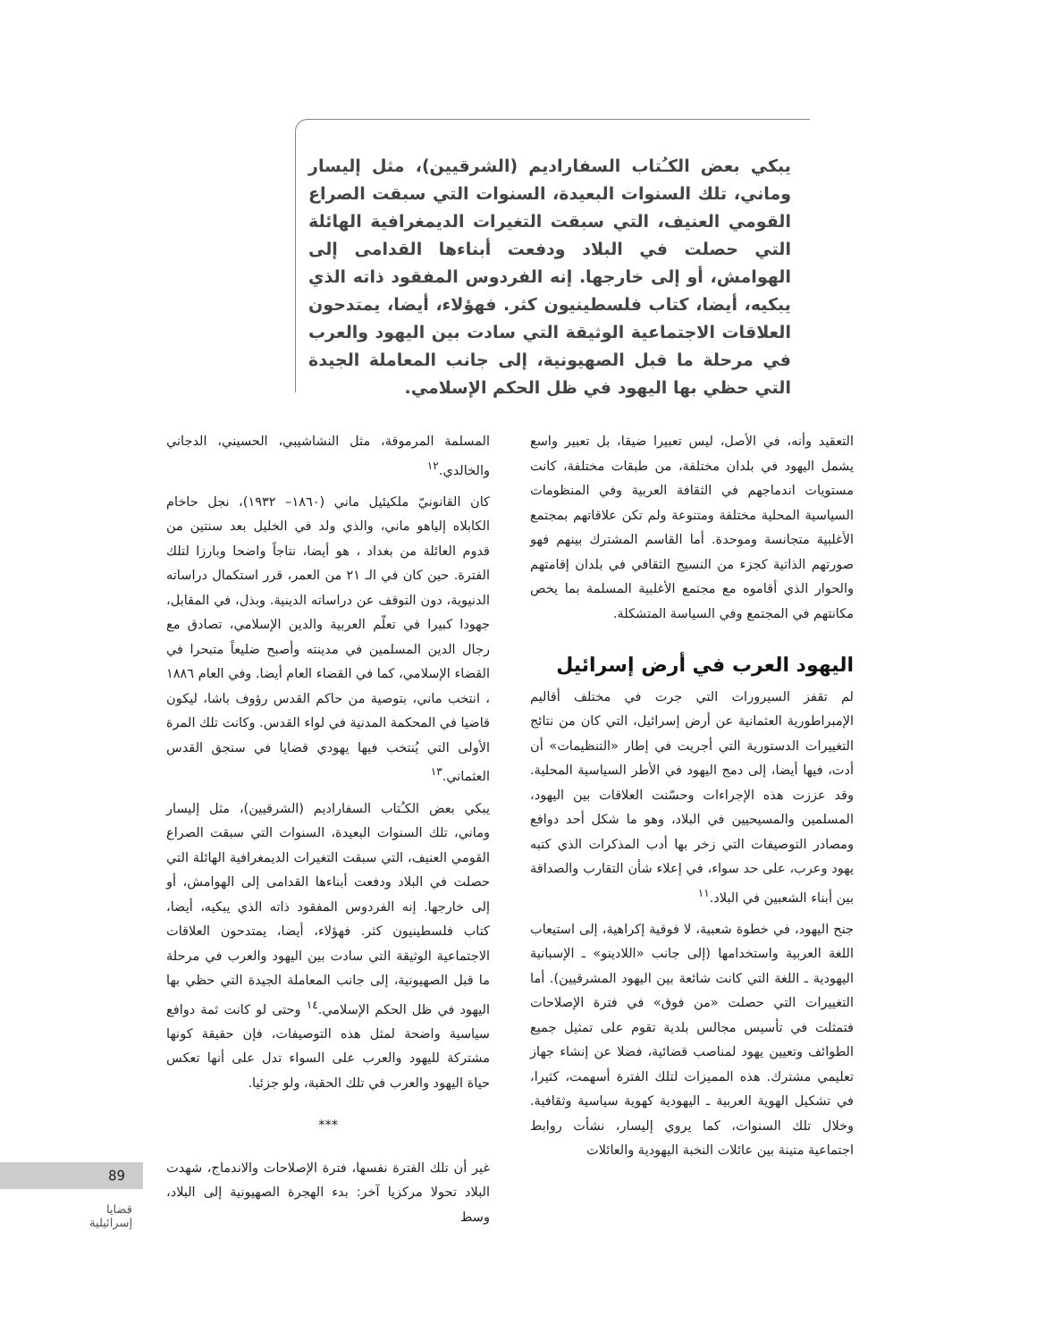يبكي بعض الكـُتاب السفاراديم (الشرقيين)، مثل إليسار وماني، تلك السنوات البعيدة، السنوات التي سبقت الصراع القومي العنيف، التي سبقت التغيرات الديمغرافية الهائلة التي حصلت في البلاد ودفعت أبناءها القدامى إلى الهوامش، أو إلى خارجها. إنه الفردوس المفقود ذاته الذي يبكيه، أيضا، كتاب فلسطينيون كثر. فهؤلاء، أيضا، يمتدحون العلاقات الاجتماعية الوثيقة التي سادت بين اليهود والعرب في مرحلة ما قبل الصهيونية، إلى جانب المعاملة الجيدة التي حظي بها اليهود في ظل الحكم الإسلامي.
التعقيد وأنه، في الأصل، ليس تعبيرا ضيقا، بل تعبير واسع يشمل اليهود في بلدان مختلفة، من طبقات مختلفة، كانت مستويات اندماجهم في الثقافة العربية وفي المنظومات السياسية المحلية مختلفة ومتنوعة ولم تكن علاقاتهم بمجتمع الأغلبية متجانسة وموحدة. أما القاسم المشترك بينهم فهو صورتهم الذاتية كجزء من النسيج الثقافي في بلدان إقامتهم والحوار الذي أقاموه مع مجتمع الأغلبية المسلمة بما يخص مكانتهم في المجتمع وفي السياسة المتشكلة.
اليهود العرب في أرض إسرائيل
لم تقفز السيرورات التي جرت في مختلف أقاليم الإمبراطورية العثمانية عن أرض إسرائيل، التي كان من نتائج التغييرات الدستورية التي أجريت في إطار «التنظيمات» أن أدت، فيها أيضا، إلى دمج اليهود في الأطر السياسية المحلية. وقد عززت هذه الإجراءات وحسّنت العلاقات بين اليهود، المسلمين والمسيحيين في البلاد، وهو ما شكل أحد دوافع ومصادر التوصيفات التي زخر بها أدب المذكرات الذي كتبه يهود وعرب، على حد سواء، في إعلاء شأن التقارب والصداقة بين أبناء الشعبين في البلاد.<sup>١١</sup>
جنح اليهود، في خطوة شعبية، لا فوقية إكراهية، إلى استيعاب اللغة العربية واستخدامها (إلى جانب «اللادينو» ـ الإسبانية اليهودية ـ اللغة التي كانت شائعة بين اليهود المشرقيين). أما التغييرات التي حصلت «من فوق» في فترة الإصلاحات فتمثلت في تأسيس مجالس بلدية تقوم على تمثيل جميع الطوائف وتعيين يهود لمناصب قضائية، فضلا عن إنشاء جهاز تعليمي مشترك. هذه المميزات لتلك الفترة أسهمت، كثيرا، في تشكيل الهوية العربية ـ اليهودية كهوية سياسية وثقافية. وخلال تلك السنوات، كما يروي إليسار، نشأت روابط اجتماعية متينة بين عائلات النخبة اليهودية والعائلات
المسلمة المرموقة، مثل النشاشيبي، الحسيني، الدجاني والخالدي.<sup>١٢</sup>
كان القانونيّ ملكيئيل ماني (١٨٦٠– ١٩٣٢)، نجل حاخام الكابلاه إلياهو ماني، والذي ولد في الخليل بعد سنتين من قدوم العائلة من بغداد ، هو أيضا، نتاجاً واضحا وبارزا لتلك الفترة. حين كان في الـ ٢١ من العمر، قرر استكمال دراساته الدنيوية، دون التوقف عن دراساته الدينية. وبذل، في المقابل، جهودا كبيرا في تعلّم العربية والدين الإسلامي، تصادق مع رجال الدين المسلمين في مدينته وأصبح ضليعاً متبحرا في القضاء الإسلامي، كما في القضاء العام أيضا. وفي العام ١٨٨٦ ، انتخب ماني، بتوصية من حاكم القدس رؤوف باشا، ليكون قاضيا في المحكمة المدنية في لواء القدس. وكانت تلك المرة الأولى التي يُنتخب فيها يهودي قضايا في سنجق القدس العثماني.<sup>١٣</sup>
يبكي بعض الكـُتاب السفاراديم (الشرقيين)، مثل إليسار وماني، تلك السنوات البعيدة، السنوات التي سبقت الصراع القومي العنيف، التي سبقت التغيرات الديمغرافية الهائلة التي حصلت في البلاد ودفعت أبناءها القدامى إلى الهوامش، أو إلى خارجها. إنه الفردوس المفقود ذاته الذي يبكيه، أيضا، كتاب فلسطينيون كثر. فهؤلاء، أيضا، يمتدحون العلاقات الاجتماعية الوثيقة التي سادت بين اليهود والعرب في مرحلة ما قبل الصهيونية، إلى جانب المعاملة الجيدة التي حظي بها اليهود في ظل الحكم الإسلامي.<sup>١٤</sup> وحتى لو كانت ثمة دوافع سياسية واضحة لمثل هذه التوصيفات، فإن حقيقة كونها مشتركة لليهود والعرب على السواء تدل على أنها تعكس حياة اليهود والعرب في تلك الحقبة، ولو جزئيا.
***
غير أن تلك الفترة نفسها، فترة الإصلاحات والاندماج، شهدت البلاد تحولا مركزيا آخر: بدء الهجرة الصهيونية إلى البلاد، وسط
89
قضايا
إسرائيلية